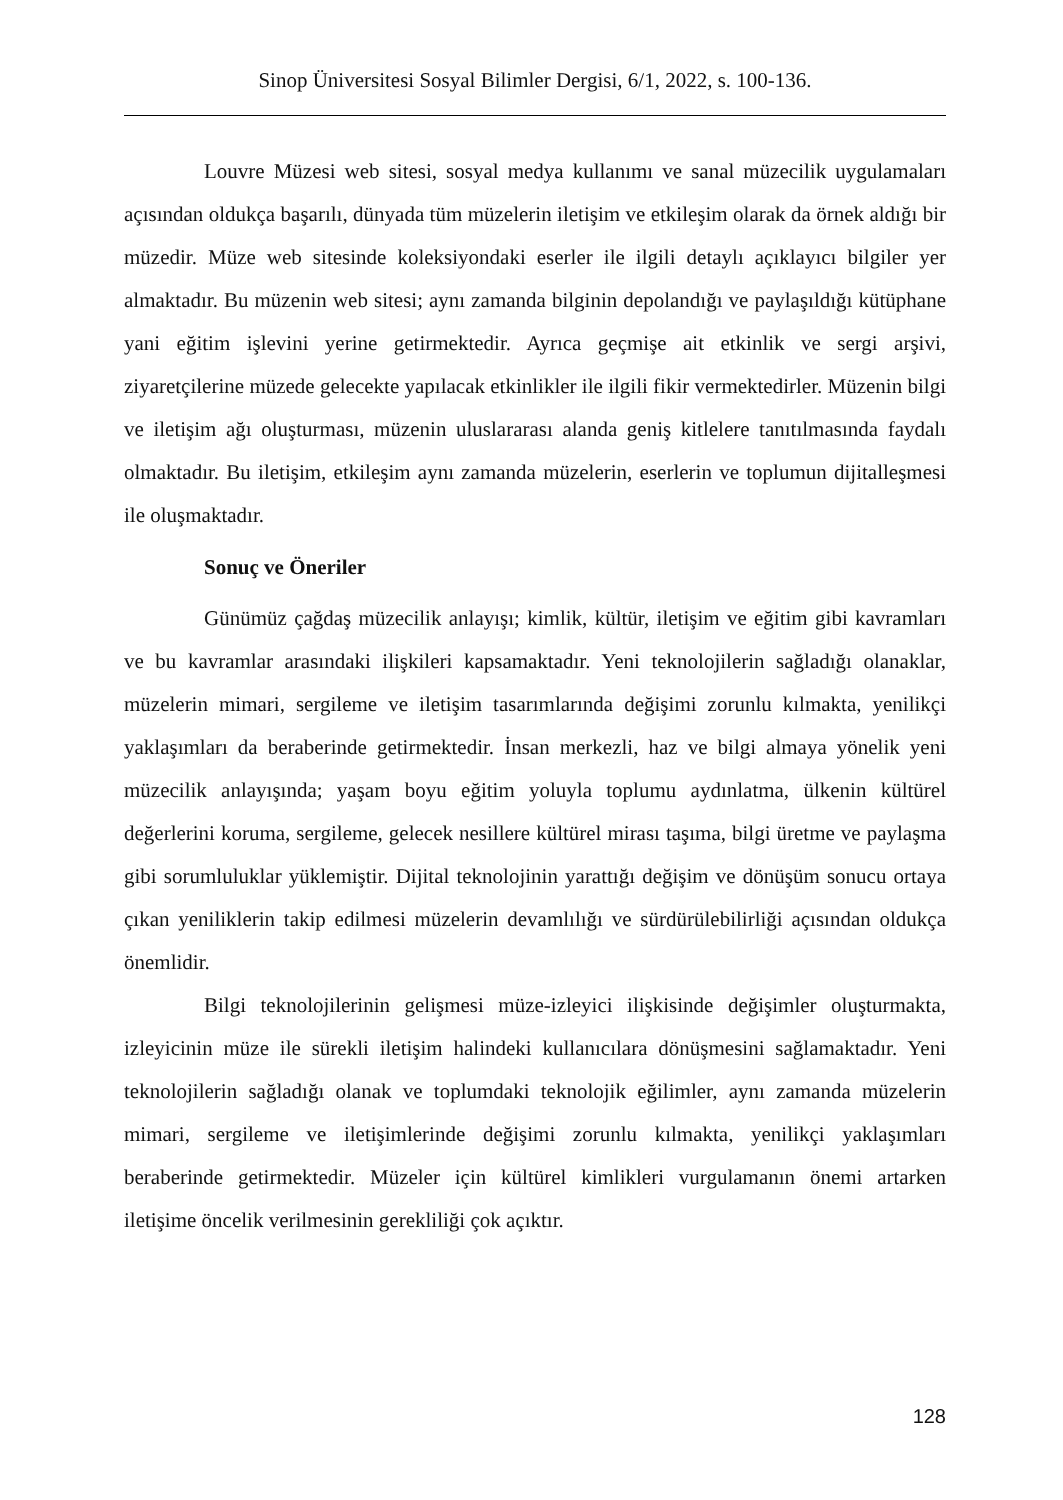Sinop Üniversitesi Sosyal Bilimler Dergisi, 6/1, 2022, s. 100-136.
Louvre Müzesi web sitesi, sosyal medya kullanımı ve sanal müzecilik uygulamaları açısından oldukça başarılı, dünyada tüm müzelerin iletişim ve etkileşim olarak da örnek aldığı bir müzedir. Müze web sitesinde koleksiyondaki eserler ile ilgili detaylı açıklayıcı bilgiler yer almaktadır. Bu müzenin web sitesi; aynı zamanda bilginin depolandığı ve paylaşıldığı kütüphane yani eğitim işlevini yerine getirmektedir. Ayrıca geçmişe ait etkinlik ve sergi arşivi, ziyaretçilerine müzede gelecekte yapılacak etkinlikler ile ilgili fikir vermektedirler. Müzenin bilgi ve iletişim ağı oluşturması, müzenin uluslararası alanda geniş kitlelere tanıtılmasında faydalı olmaktadır. Bu iletişim, etkileşim aynı zamanda müzelerin, eserlerin ve toplumun dijitalleşmesi ile oluşmaktadır.
Sonuç ve Öneriler
Günümüz çağdaş müzecilik anlayışı; kimlik, kültür, iletişim ve eğitim gibi kavramları ve bu kavramlar arasındaki ilişkileri kapsamaktadır. Yeni teknolojilerin sağladığı olanaklar, müzelerin mimari, sergileme ve iletişim tasarımlarında değişimi zorunlu kılmakta, yenilikçi yaklaşımları da beraberinde getirmektedir. İnsan merkezli, haz ve bilgi almaya yönelik yeni müzecilik anlayışında; yaşam boyu eğitim yoluyla toplumu aydınlatma, ülkenin kültürel değerlerini koruma, sergileme, gelecek nesillere kültürel mirası taşıma, bilgi üretme ve paylaşma gibi sorumluluklar yüklemiştir. Dijital teknolojinin yarattığı değişim ve dönüşüm sonucu ortaya çıkan yeniliklerin takip edilmesi müzelerin devamlılığı ve sürdürülebilirliği açısından oldukça önemlidir.
Bilgi teknolojilerinin gelişmesi müze-izleyici ilişkisinde değişimler oluşturmakta, izleyicinin müze ile sürekli iletişim halindeki kullanıcılara dönüşmesini sağlamaktadır. Yeni teknolojilerin sağladığı olanak ve toplumdaki teknolojik eğilimler, aynı zamanda müzelerin mimari, sergileme ve iletişimlerinde değişimi zorunlu kılmakta, yenilikçi yaklaşımları beraberinde getirmektedir. Müzeler için kültürel kimlikleri vurgulamanın önemi artarken iletişime öncelik verilmesinin gerekliliği çok açıktır.
128